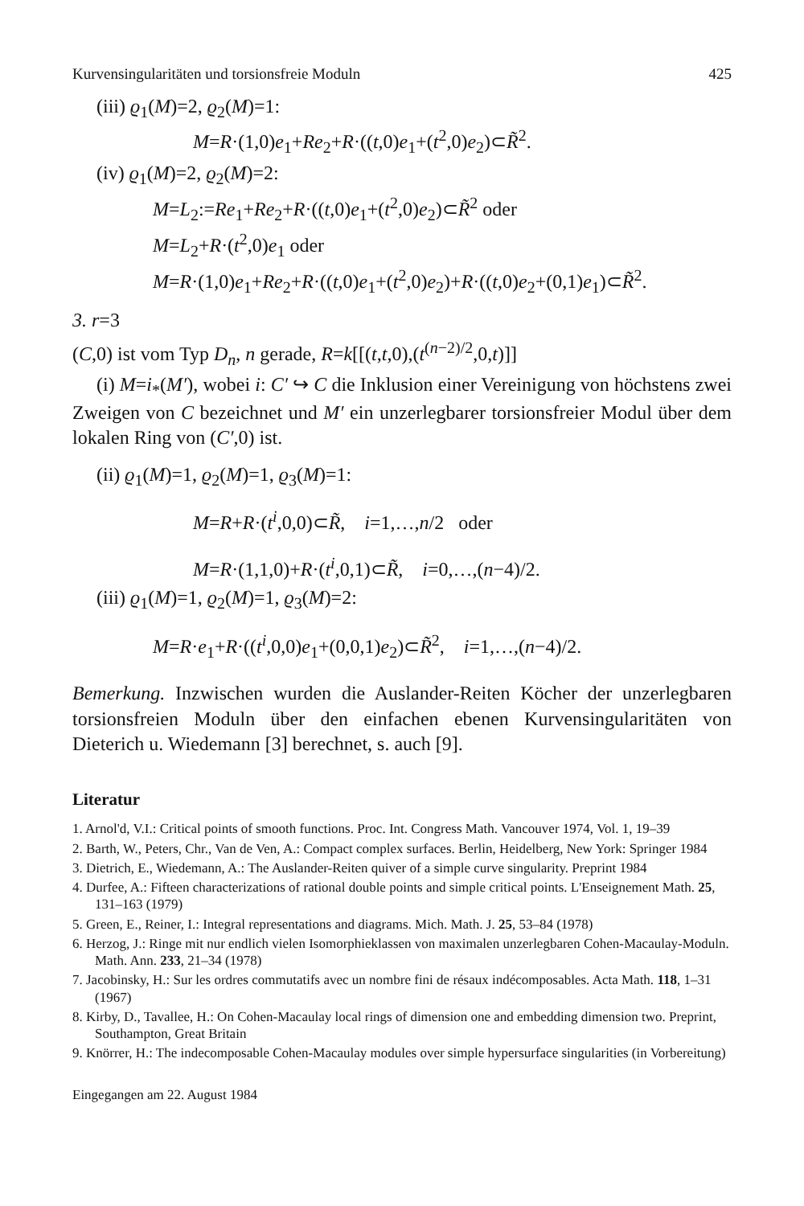Kurvensingularitäten und torsionsfreie Moduln 425
(iii) ϱ<sub>1</sub>(M)=2, ϱ<sub>2</sub>(M)=1:
M=R·(1,0)e<sub>1</sub>+Re<sub>2</sub>+R·((t,0)e<sub>1</sub>+(t<sup>2</sup>,0)e<sub>2</sub>)⊂R̃<sup>2</sup>.
(iv) ϱ<sub>1</sub>(M)=2, ϱ<sub>2</sub>(M)=2:
M=L<sub>2</sub>:=Re<sub>1</sub>+Re<sub>2</sub>+R·((t,0)e<sub>1</sub>+(t<sup>2</sup>,0)e<sub>2</sub>)⊂R̃<sup>2</sup> oder
M=L<sub>2</sub>+R·(t<sup>2</sup>,0)e<sub>1</sub> oder
M=R·(1,0)e<sub>1</sub>+Re<sub>2</sub>+R·((t,0)e<sub>1</sub>+(t<sup>2</sup>,0)e<sub>2</sub>)+R·((t,0)e<sub>2</sub>+(0,1)e<sub>1</sub>)⊂R̃<sup>2</sup>.
3. r=3
(C,0) ist vom Typ D<sub>n</sub>, n gerade, R=k[[(t,t,0),(t<sup>(n−2)/2</sup>,0,t)]]
(i) M=i<sub>*</sub>(M′), wobei i: C′ ↪ C die Inklusion einer Vereinigung von höchstens zwei Zweigen von C bezeichnet und M′ ein unzerlegbarer torsionsfreier Modul über dem lokalen Ring von (C′,0) ist.
(ii) ϱ<sub>1</sub>(M)=1, ϱ<sub>2</sub>(M)=1, ϱ<sub>3</sub>(M)=1:
M=R+R·(t<sup>i</sup>,0,0)⊂R̃, i=1,…,n/2 oder
M=R·(1,1,0)+R·(t<sup>i</sup>,0,1)⊂R̃, i=0,…,(n−4)/2.
(iii) ϱ<sub>1</sub>(M)=1, ϱ<sub>2</sub>(M)=1, ϱ<sub>3</sub>(M)=2:
M=R·e<sub>1</sub>+R·((t<sup>i</sup>,0,0)e<sub>1</sub>+(0,0,1)e<sub>2</sub>)⊂R̃<sup>2</sup>, i=1,…,(n−4)/2.
Bemerkung. Inzwischen wurden die Auslander-Reiten Köcher der unzerlegbaren torsionsfreien Moduln über den einfachen ebenen Kurvensingularitäten von Dieterich u. Wiedemann [3] berechnet, s. auch [9].
Literatur
1. Arnol'd, V.I.: Critical points of smooth functions. Proc. Int. Congress Math. Vancouver 1974, Vol. 1, 19–39
2. Barth, W., Peters, Chr., Van de Ven, A.: Compact complex surfaces. Berlin, Heidelberg, New York: Springer 1984
3. Dietrich, E., Wiedemann, A.: The Auslander-Reiten quiver of a simple curve singularity. Preprint 1984
4. Durfee, A.: Fifteen characterizations of rational double points and simple critical points. L'Enseignement Math. 25, 131–163 (1979)
5. Green, E., Reiner, I.: Integral representations and diagrams. Mich. Math. J. 25, 53–84 (1978)
6. Herzog, J.: Ringe mit nur endlich vielen Isomorphieklassen von maximalen unzerlegbaren Cohen-Macaulay-Moduln. Math. Ann. 233, 21–34 (1978)
7. Jacobinsky, H.: Sur les ordres commutatifs avec un nombre fini de résaux indécomposables. Acta Math. 118, 1–31 (1967)
8. Kirby, D., Tavallee, H.: On Cohen-Macaulay local rings of dimension one and embedding dimension two. Preprint, Southampton, Great Britain
9. Knörrer, H.: The indecomposable Cohen-Macaulay modules over simple hypersurface singularities (in Vorbereitung)
Eingegangen am 22. August 1984